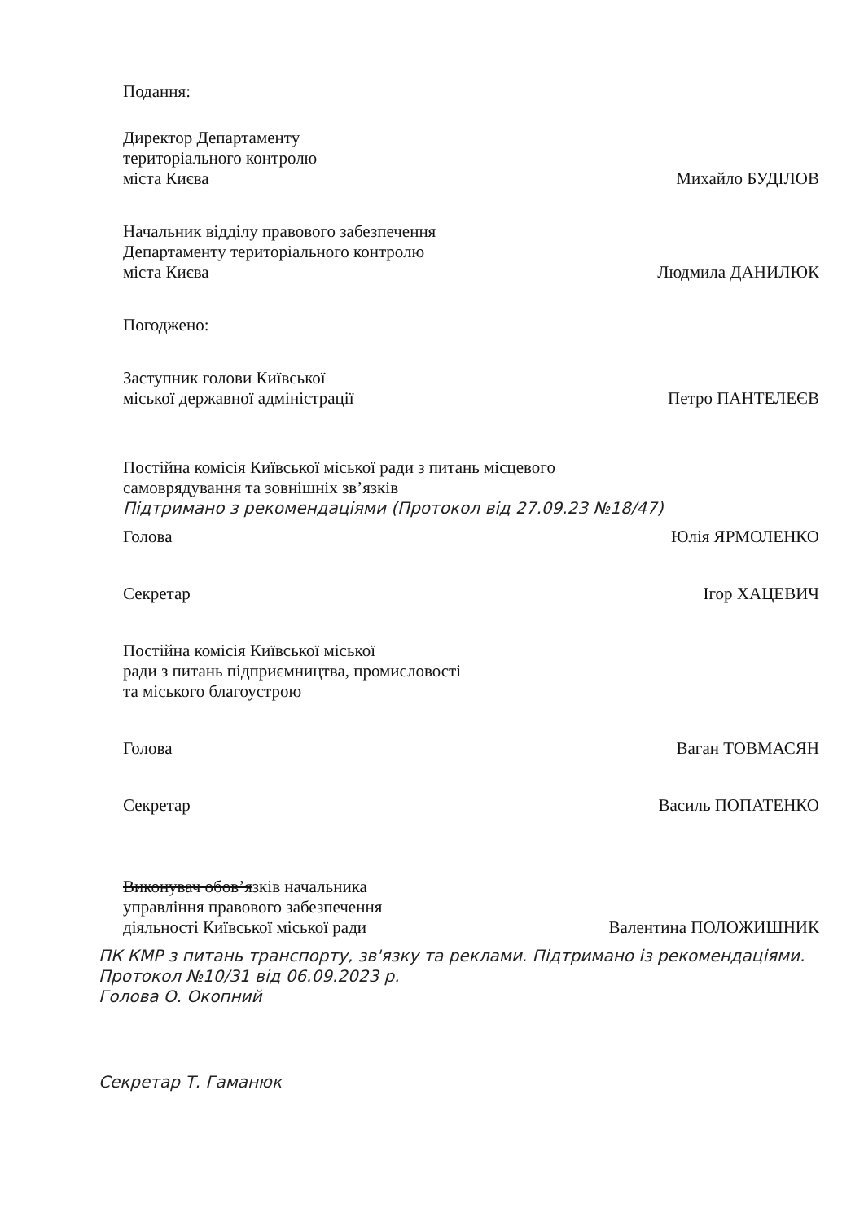Подання:
Директор Департаменту
територіального контролю
міста Києва
Михайло БУДІЛОВ
Начальник відділу правового забезпечення
Департаменту територіального контролю
міста Києва
Людмила ДАНИЛЮК
Погоджено:
Заступник голови Київської
міської державної адміністрації
Петро ПАНТЕЛЕЄВ
Постійна комісія Київської міської ради з питань місцевого
самоврядування та зовнішніх зв’язків
Підтримано з рекомендаціями (Протокол від 27.09.23 №18/47)
Голова
Юлія ЯРМОЛЕНКО
Секретар
Ігор ХАЦЕВИЧ
Постійна комісія Київської міської
ради з питань підприємництва, промисловості
та міського благоустрою
Голова
Ваган ТОВМАСЯН
Секретар
Василь ПОПАТЕНКО
Виконувач обов’язків начальника
управління правового забезпечення
діяльності Київської міської ради
Валентина ПОЛОЖИШНИК
ПК КМР з питань транспорту, зв'язку та реклами. Підтримано із рекомендаціями. Протокол №10/31 від 06.09.2023 р.
Голова О. Окопний
Секретар Т. Гаманюк